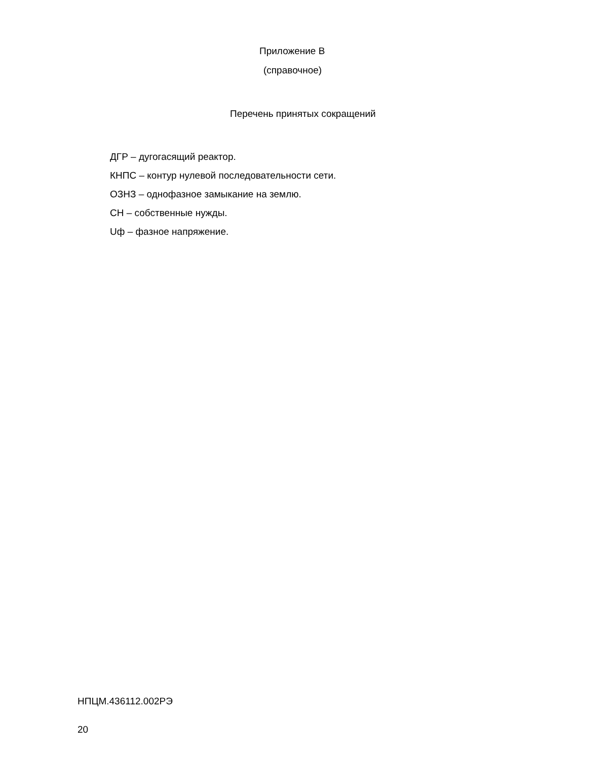Приложение В
(справочное)
Перечень принятых сокращений
ДГР – дугогасящий реактор.
КНПС – контур нулевой последовательности сети.
ОЗНЗ – однофазное замыкание на землю.
СН – собственные нужды.
Uф – фазное напряжение.
НПЦМ.436112.002РЭ
20